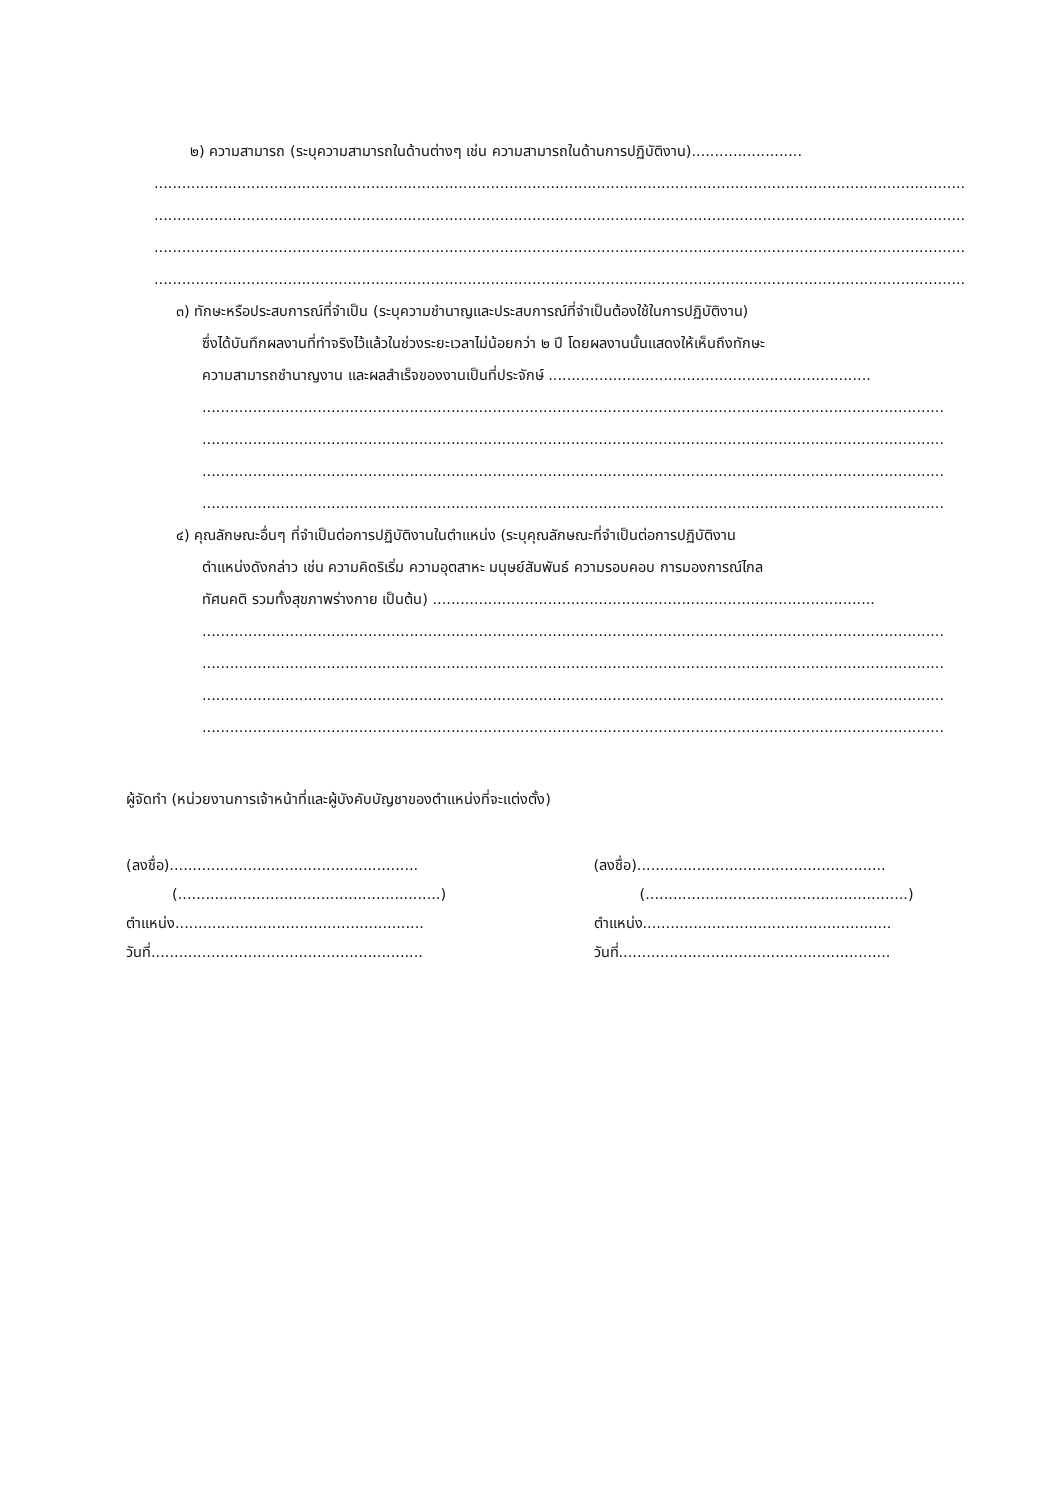๒) ความสามารถ (ระบุความสามารถในด้านต่างๆ เช่น ความสามารถในด้านการปฏิบัติงาน)........................
................................................................................................................................................................................
................................................................................................................................................................................
................................................................................................................................................................................
................................................................................................................................................................................
๓) ทักษะหรือประสบการณ์ที่จำเป็น (ระบุความชำนาญและประสบการณ์ที่จำเป็นต้องใช้ในการปฏิบัติงาน)
ซึ่งได้บันทึกผลงานที่ทำจริงไว้แล้วในช่วงระยะเวลาไม่น้อยกว่า ๒ ปี โดยผลงานนั้นแสดงให้เห็นถึงทักษะ
ความสามารถชำนาญงาน และผลสำเร็จของงานเป็นที่ประจักษ์ ......................................................................
....................................................................................................................................................................
....................................................................................................................................................................
....................................................................................................................................................................
....................................................................................................................................................................
๔) คุณลักษณะอื่นๆ ที่จำเป็นต่อการปฏิบัติงานในตำแหน่ง (ระบุคุณลักษณะที่จำเป็นต่อการปฏิบัติงาน
ตำแหน่งดังกล่าว เช่น ความคิดริเริ่ม ความอุตสาหะ มนุษย์สัมพันธ์ ความรอบคอบ การมองการณ์ไกล
ทัศนคติ รวมทั้งสุขภาพร่างกาย เป็นต้น) ................................................................................................
....................................................................................................................................................................
....................................................................................................................................................................
....................................................................................................................................................................
....................................................................................................................................................................
ผู้จัดทำ (หน่วยงานการเจ้าหน้าที่และผู้บังคับบัญชาของตำแหน่งที่จะแต่งตั้ง)
(ลงชื่อ)......................................................
(ลงชื่อ)......................................................
(.........................................................) (.........................................................)
ตำแหน่ง......................................................
ตำแหน่ง......................................................
วันที่...........................................................
วันที่...........................................................